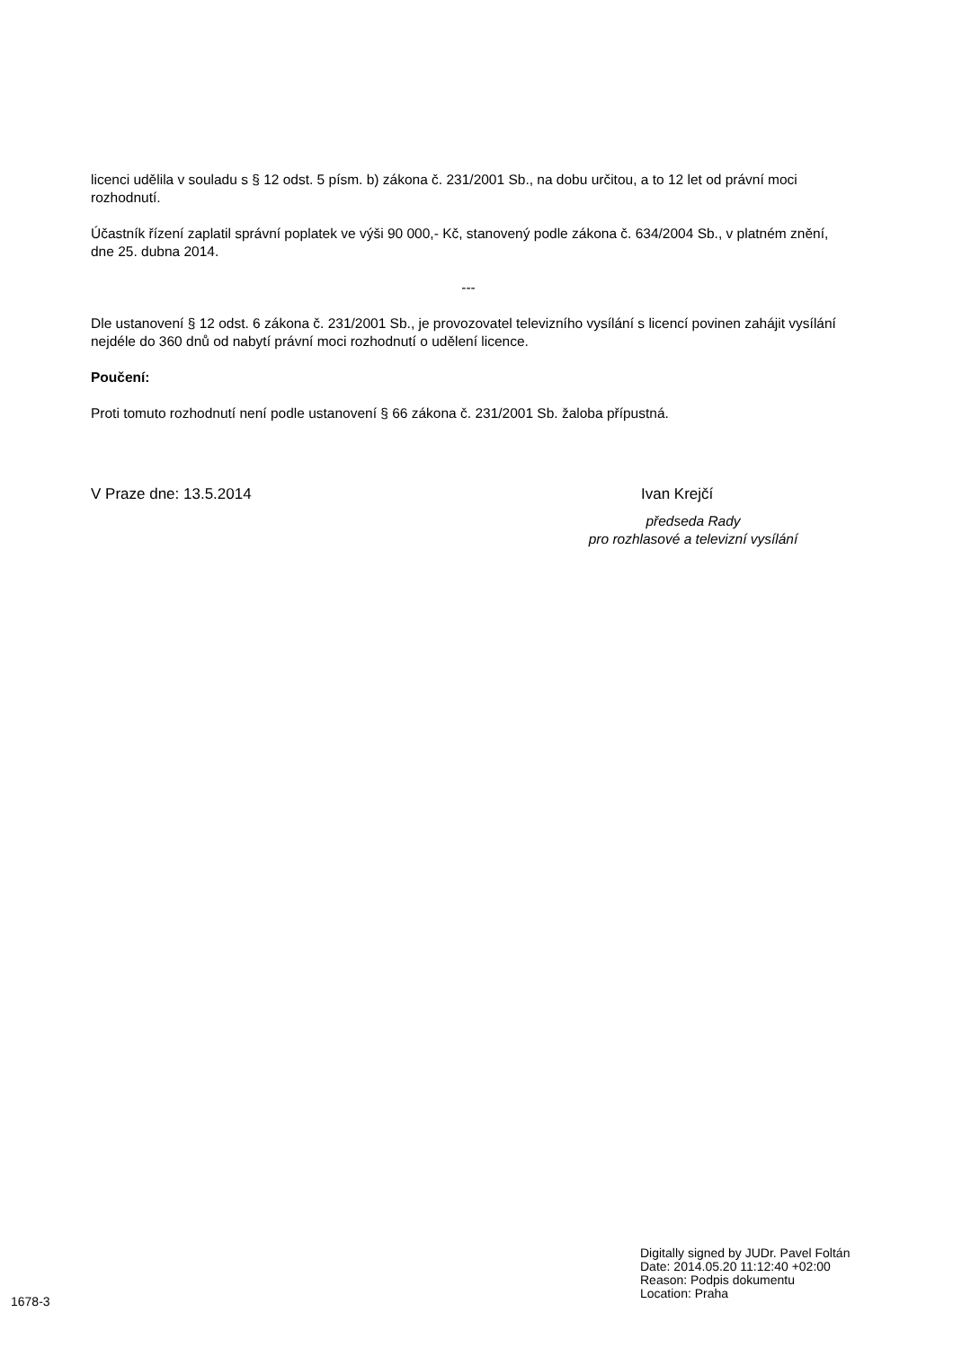licenci udělila v souladu s § 12 odst. 5 písm. b) zákona č. 231/2001 Sb., na dobu určitou, a to 12 let od právní moci rozhodnutí.
Účastník řízení zaplatil správní poplatek ve výši 90 000,- Kč, stanovený podle zákona č. 634/2004 Sb., v platném znění, dne 25. dubna 2014.
---
Dle ustanovení § 12 odst. 6 zákona č. 231/2001 Sb., je provozovatel televizního vysílání s licencí povinen zahájit vysílání nejdéle do 360 dnů od nabytí právní moci rozhodnutí o udělení licence.
Poučení:
Proti tomuto rozhodnutí není podle ustanovení § 66 zákona č. 231/2001 Sb. žaloba přípustná.
V Praze dne: 13.5.2014 Ivan Krejčí
předseda Rady
pro rozhlasové a televizní vysílání
Digitally signed by JUDr. Pavel Foltán
Date: 2014.05.20 11:12:40 +02:00
Reason: Podpis dokumentu
Location: Praha
1678-3